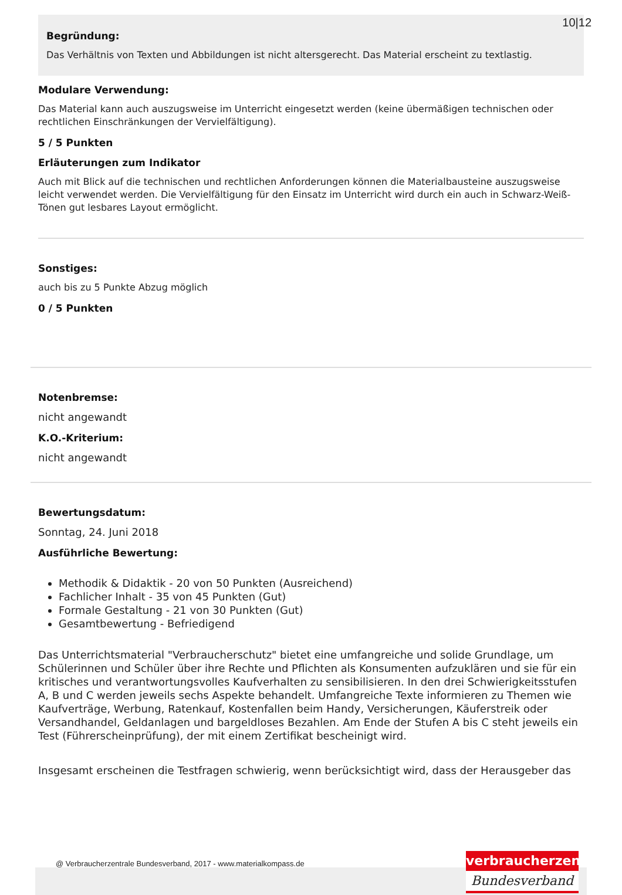10|12
Begründung:
Das Verhältnis von Texten und Abbildungen ist nicht altersgerecht. Das Material erscheint zu textlastig.
Modulare Verwendung:
Das Material kann auch auszugsweise im Unterricht eingesetzt werden (keine übermäßigen technischen oder rechtlichen Einschränkungen der Vervielfältigung).
5 / 5 Punkten
Erläuterungen zum Indikator
Auch mit Blick auf die technischen und rechtlichen Anforderungen können die Materialbausteine auszugsweise leicht verwendet werden. Die Vervielfältigung für den Einsatz im Unterricht wird durch ein auch in Schwarz-Weiß-Tönen gut lesbares Layout ermöglicht.
Sonstiges:
auch bis zu 5 Punkte Abzug möglich
0 / 5 Punkten
Notenbremse:
nicht angewandt
K.O.-Kriterium:
nicht angewandt
Bewertungsdatum:
Sonntag, 24. Juni 2018
Ausführliche Bewertung:
Methodik & Didaktik - 20 von 50 Punkten (Ausreichend)
Fachlicher Inhalt - 35 von 45 Punkten (Gut)
Formale Gestaltung - 21 von 30 Punkten (Gut)
Gesamtbewertung - Befriedigend
Das Unterrichtsmaterial "Verbraucherschutz" bietet eine umfangreiche und solide Grundlage, um Schülerinnen und Schüler über ihre Rechte und Pflichten als Konsumenten aufzuklären und sie für ein kritisches und verantwortungsvolles Kaufverhalten zu sensibilisieren. In den drei Schwierigkeitsstufen A, B und C werden jeweils sechs Aspekte behandelt. Umfangreiche Texte informieren zu Themen wie Kaufverträge, Werbung, Ratenkauf, Kostenfallen beim Handy, Versicherungen, Käuferstreik oder Versandhandel, Geldanlagen und bargeldloses Bezahlen. Am Ende der Stufen A bis C steht jeweils ein Test (Führerscheinprüfung), der mit einem Zertifikat bescheinigt wird.
Insgesamt erscheinen die Testfragen schwierig, wenn berücksichtigt wird, dass der Herausgeber das
@ Verbraucherzentrale Bundesverband, 2017 - www.materialkompass.de
verbraucherzentrale
Bundesverband